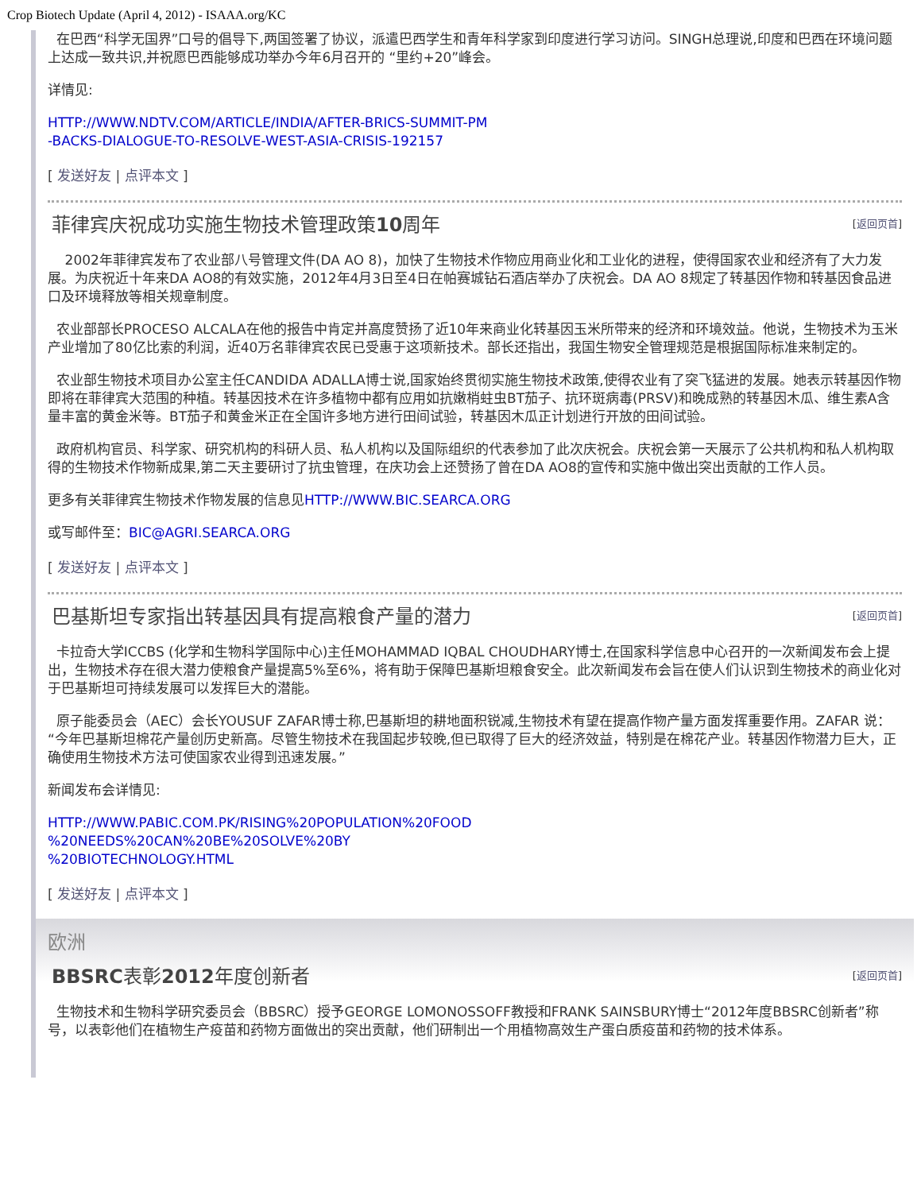Crop Biotech Update (April 4, 2012) - ISAAA.org/KC
在巴西“科学无国界”口号的倡导下,两国签署了协议，派遣巴西学生和青年科学家到印度进行学习访问。SINGH总理说,印度和巴西在环境问题上达成一致共识,并祝愿巴西能够成功举办今年6月召开的 “里约+20”峰会。
详情见:
HTTP://WWW.NDTV.COM/ARTICLE/INDIA/AFTER-BRICS-SUMMIT-PM
-BACKS-DIALOGUE-TO-RESOLVE-WEST-ASIA-CRISIS-192157
[ 发送好友 | 点评本文 ]
菲律宾庆祝成功实施生物技术管理政策10周年 [返回页首]
2002年菲律宾发布了农业部八号管理文件(DA AO 8)，加快了生物技术作物应用商业化和工业化的进程，使得国家农业和经济有了大力发展。为庆祝近十年来DA AO8的有效实施，2012年4月3日至4日在帕赛城钻石酒店举办了庆祝会。DA AO 8规定了转基因作物和转基因食品进口及环境释放等相关规章制度。
农业部部长PROCESO ALCALA在他的报告中肯定并高度赞扬了近10年来商业化转基因玉米所带来的经济和环境效益。他说，生物技术为玉米产业增加了80亿比索的利润，近40万名菲律宾农民已受惠于这项新技术。部长还指出，我国生物安全管理规范是根据国际标准来制定的。
农业部生物技术项目办公室主任CANDIDA ADALLA博士说,国家始终贯彻实施生物技术政策,使得农业有了突飞猛进的发展。她表示转基因作物即将在菲律宾大范围的种植。转基因技术在许多植物中都有应用如抗嫩梢蛀虫BT茄子、抗环斑病毒(PRSV)和晚成熟的转基因木瓜、维生素A含量丰富的黄金米等。BT茄子和黄金米正在全国许多地方进行田间试验，转基因木瓜正计划进行开放的田间试验。
政府机构官员、科学家、研究机构的科研人员、私人机构以及国际组织的代表参加了此次庆祝会。庆祝会第一天展示了公共机构和私人机构取得的生物技术作物新成果,第二天主要研讨了抗虫管理，在庆功会上还赞扬了曾在DA AO8的宣传和实施中做出突出贡献的工作人员。
更多有关菲律宾生物技术作物发展的信息见HTTP://WWW.BIC.SEARCA.ORG
或写邮件至：BIC@AGRI.SEARCA.ORG
[ 发送好友 | 点评本文 ]
巴基斯坦专家指出转基因具有提高粮食产量的潜力 [返回页首]
卡拉奇大学ICCBS (化学和生物科学国际中心)主任MOHAMMAD IQBAL CHOUDHARY博士,在国家科学信息中心召开的一次新闻发布会上提出，生物技术存在很大潜力使粮食产量提高5%至6%，将有助于保障巴基斯坦粮食安全。此次新闻发布会旨在使人们认识到生物技术的商业化对于巴基斯坦可持续发展可以发挥巨大的潜能。
原子能委员会（AEC）会长YOUSUF ZAFAR博士称,巴基斯坦的耕地面积锐减,生物技术有望在提高作物产量方面发挥重要作用。ZAFAR 说：“今年巴基斯坦棉花产量创历史新高。尽管生物技术在我国起步较晚,但已取得了巨大的经济效益，特别是在棉花产业。转基因作物潜力巨大，正确使用生物技术方法可使国家农业得到迅速发展。”
新闻发布会详情见:
HTTP://WWW.PABIC.COM.PK/RISING%20POPULATION%20FOOD
%20NEEDS%20CAN%20BE%20SOLVE%20BY
%20BIOTECHNOLOGY.HTML
[ 发送好友 | 点评本文 ]
欧洲
BBSRC表彰2012年度创新者 [返回页首]
生物技术和生物科学研究委员会（BBSRC）授予GEORGE LOMONOSSOFF教授和FRANK SAINSBURY博士“2012年度BBSRC创新者”称号，以表彰他们在植物生产疫苗和药物方面做出的突出贡献，他们研制出一个用植物高效生产蛋白质疫苗和药物的技术体系。